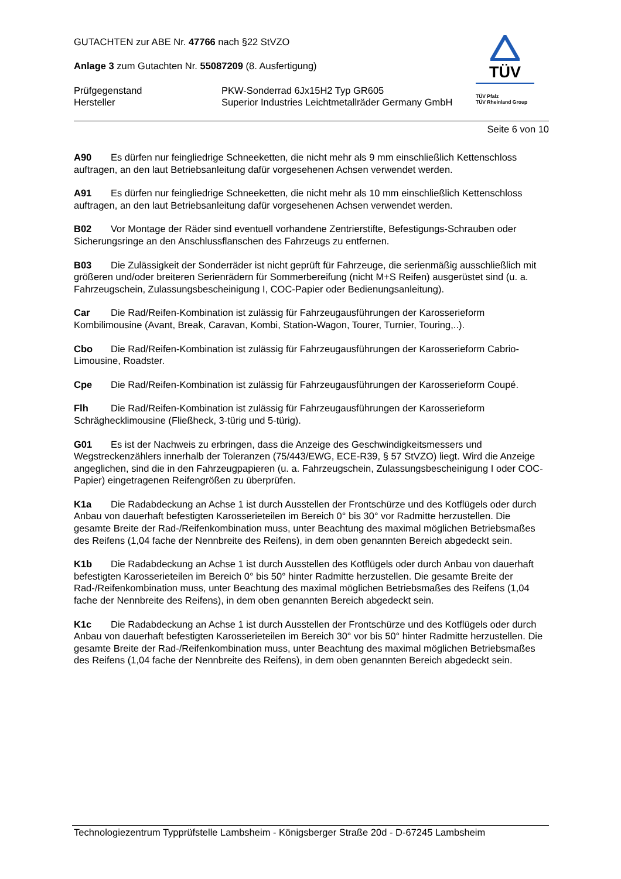GUTACHTEN zur ABE Nr. 47766 nach §22 StVZO
Anlage 3 zum Gutachten Nr. 55087209 (8. Ausfertigung)
Prüfgegenstand PKW-Sonderrad 6Jx15H2 Typ GR605
Hersteller Superior Industries Leichtmetallräder Germany GmbH
TÜV
TÜV Pfalz
TÜV Rheinland Group
Seite 6 von 10
A90 Es dürfen nur feingliedrige Schneeketten, die nicht mehr als 9 mm einschließlich Kettenschloss auftragen, an den laut Betriebsanleitung dafür vorgesehenen Achsen verwendet werden.
A91 Es dürfen nur feingliedrige Schneeketten, die nicht mehr als 10 mm einschließlich Kettenschloss auftragen, an den laut Betriebsanleitung dafür vorgesehenen Achsen verwendet werden.
B02 Vor Montage der Räder sind eventuell vorhandene Zentrierstifte, Befestigungs-Schrauben oder Sicherungsringe an den Anschlussflanschen des Fahrzeugs zu entfernen.
B03 Die Zulässigkeit der Sonderräder ist nicht geprüft für Fahrzeuge, die serienmäßig ausschließlich mit größeren und/oder breiteren Serienrädern für Sommerbereifung (nicht M+S Reifen) ausgerüstet sind (u. a. Fahrzeugschein, Zulassungsbescheinigung I, COC-Papier oder Bedienungsanleitung).
Car Die Rad/Reifen-Kombination ist zulässig für Fahrzeugausführungen der Karosserieform Kombilimousine (Avant, Break, Caravan, Kombi, Station-Wagon, Tourer, Turnier, Touring,..).
Cbo Die Rad/Reifen-Kombination ist zulässig für Fahrzeugausführungen der Karosserieform Cabrio-Limousine, Roadster.
Cpe Die Rad/Reifen-Kombination ist zulässig für Fahrzeugausführungen der Karosserieform Coupé.
Flh Die Rad/Reifen-Kombination ist zulässig für Fahrzeugausführungen der Karosserieform Schräghecklimousine (Fließheck, 3-türig und 5-türig).
G01 Es ist der Nachweis zu erbringen, dass die Anzeige des Geschwindigkeitsmessers und Wegstreckenzählers innerhalb der Toleranzen (75/443/EWG, ECE-R39, § 57 StVZO) liegt. Wird die Anzeige angeglichen, sind die in den Fahrzeugpapieren (u. a. Fahrzeugschein, Zulassungsbescheinigung I oder COC-Papier) eingetragenen Reifengrößen zu überprüfen.
K1a Die Radabdeckung an Achse 1 ist durch Ausstellen der Frontschürze und des Kotflügels oder durch Anbau von dauerhaft befestigten Karosserieteilen im Bereich 0° bis 30° vor Radmitte herzustellen. Die gesamte Breite der Rad-/Reifenkombination muss, unter Beachtung des maximal möglichen Betriebsmaßes des Reifens (1,04 fache der Nennbreite des Reifens), in dem oben genannten Bereich abgedeckt sein.
K1b Die Radabdeckung an Achse 1 ist durch Ausstellen des Kotflügels oder durch Anbau von dauerhaft befestigten Karosserieteilen im Bereich 0° bis 50° hinter Radmitte herzustellen. Die gesamte Breite der Rad-/Reifenkombination muss, unter Beachtung des maximal möglichen Betriebsmaßes des Reifens (1,04 fache der Nennbreite des Reifens), in dem oben genannten Bereich abgedeckt sein.
K1c Die Radabdeckung an Achse 1 ist durch Ausstellen der Frontschürze und des Kotflügels oder durch Anbau von dauerhaft befestigten Karosserieteilen im Bereich 30° vor bis 50° hinter Radmitte herzustellen. Die gesamte Breite der Rad-/Reifenkombination muss, unter Beachtung des maximal möglichen Betriebsmaßes des Reifens (1,04 fache der Nennbreite des Reifens), in dem oben genannten Bereich abgedeckt sein.
Technologiezentrum Typprüfstelle Lambsheim - Königsberger Straße 20d - D-67245 Lambsheim